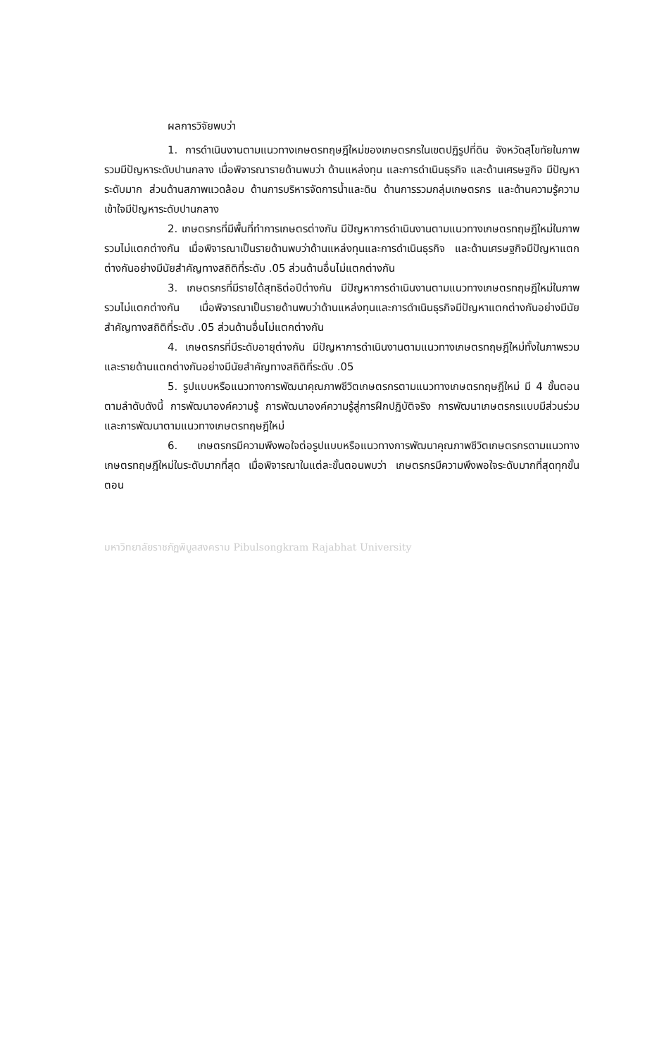ผลการวิจัยพบว่า
1. การดำเนินงานตามแนวทางเกษตรทฤษฎีใหม่ของเกษตรกรในเขตปฏิรูปที่ดิน จังหวัดสุโขทัยในภาพรวมมีปัญหาระดับปานกลาง เมื่อพิจารณารายด้านพบว่า ด้านแหล่งทุน และการดำเนินธุรกิจ และด้านเศรษฐกิจ มีปัญหาระดับมาก ส่วนด้านสภาพแวดล้อม ด้านการบริหารจัดการน้ำและดิน ด้านการรวมกลุ่มเกษตรกร และด้านความรู้ความเข้าใจมีปัญหาระดับปานกลาง
2. เกษตรกรที่มีพื้นที่ทำการเกษตรต่างกัน มีปัญหาการดำเนินงานตามแนวทางเกษตรทฤษฎีใหม่ในภาพรวมไม่แตกต่างกัน เมื่อพิจารณาเป็นรายด้านพบว่าด้านแหล่งทุนและการดำเนินธุรกิจ และด้านเศรษฐกิจมีปัญหาแตกต่างกันอย่างมีนัยสำคัญทางสถิติที่ระดับ .05 ส่วนด้านอื่นไม่แตกต่างกัน
3. เกษตรกรที่มีรายได้สุทธิต่อปีต่างกัน มีปัญหาการดำเนินงานตามแนวทางเกษตรทฤษฎีใหม่ในภาพรวมไม่แตกต่างกัน เมื่อพิจารณาเป็นรายด้านพบว่าด้านแหล่งทุนและการดำเนินธุรกิจมีปัญหาแตกต่างกันอย่างมีนัยสำคัญทางสถิติที่ระดับ .05 ส่วนด้านอื่นไม่แตกต่างกัน
4. เกษตรกรที่มีระดับอายุต่างกัน มีปัญหาการดำเนินงานตามแนวทางเกษตรทฤษฎีใหม่ทั้งในภาพรวมและรายด้านแตกต่างกันอย่างมีนัยสำคัญทางสถิติที่ระดับ .05
5. รูปแบบหรือแนวทางการพัฒนาคุณภาพชีวิตเกษตรกรตามแนวทางเกษตรทฤษฎีใหม่ มี 4 ขั้นตอนตามลำดับดังนี้ การพัฒนาองค์ความรู้ การพัฒนาองค์ความรู้สู่การฝึกปฏิบัติจริง การพัฒนาเกษตรกรแบบมีส่วนร่วม และการพัฒนาตามแนวทางเกษตรทฤษฎีใหม่
6. เกษตรกรมีความพึงพอใจต่อรูปแบบหรือแนวทางการพัฒนาคุณภาพชีวิตเกษตรกรตามแนวทางเกษตรทฤษฎีใหม่ในระดับมากที่สุด เมื่อพิจารณาในแต่ละขั้นตอนพบว่า เกษตรกรมีความพึงพอใจระดับมากที่สุดทุกขั้นตอน
มหาวิทยาลัยราชภัฏพิบูลสงคราม Pibulsongkram Rajabhat University